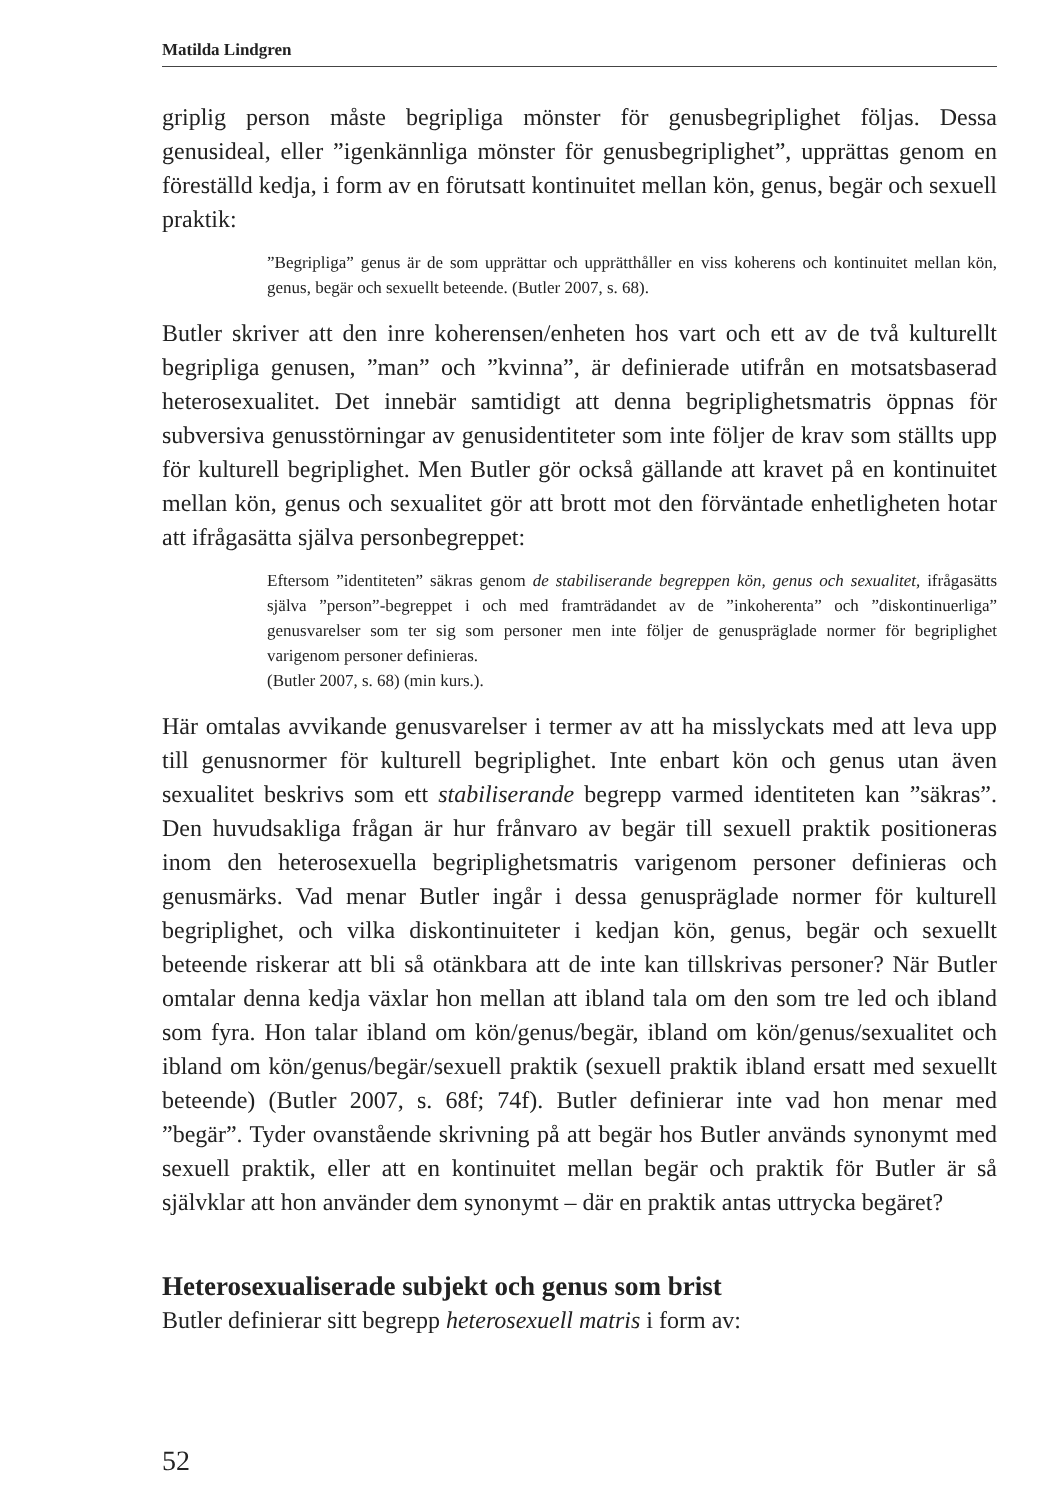Matilda Lindgren
griplig person måste begripliga mönster för genusbegriplighet följas. Dessa genusideal, eller ”igenkännliga mönster för genusbegriplighet”, upprättas genom en föreställd kedja, i form av en förutsatt kontinuitet mellan kön, genus, begär och sexuell praktik:
”Begripliga” genus är de som upprättar och upprätthåller en viss koherens och kontinuitet mellan kön, genus, begär och sexuellt beteende. (Butler 2007, s. 68).
Butler skriver att den inre koherensen/enheten hos vart och ett av de två kulturellt begripliga genusen, ”man” och ”kvinna”, är definierade utifrån en motsatsbaserad heterosexualitet. Det innebär samtidigt att denna begriplighetsmatris öppnas för subversiva genusstörningar av genusidentiteter som inte följer de krav som ställts upp för kulturell begriplighet. Men Butler gör också gällande att kravet på en kontinuitet mellan kön, genus och sexualitet gör att brott mot den förväntade enhetligheten hotar att ifrågasätta själva personbegreppet:
Eftersom ”identiteten” säkras genom de stabiliserande begreppen kön, genus och sexualitet, ifrågasätts själva ”person”-begreppet i och med framträdandet av de ”inkoherenta” och ”diskontinuerliga” genusvarelser som ter sig som personer men inte följer de genuspräglade normer för begriplighet varigenom personer definieras.
(Butler 2007, s. 68) (min kurs.).
Här omtalas avvikande genusvarelser i termer av att ha misslyckats med att leva upp till genusnormer för kulturell begriplighet. Inte enbart kön och genus utan även sexualitet beskrivs som ett stabiliserande begrepp varmed identiteten kan ”säkras”. Den huvudsakliga frågan är hur frånvaro av begär till sexuell praktik positioneras inom den heterosexuella begriplighetsmatris varigenom personer definieras och genusmärks. Vad menar Butler ingår i dessa genuspräglade normer för kulturell begriplighet, och vilka diskontinuiteter i kedjan kön, genus, begär och sexuellt beteende riskerar att bli så otänkbara att de inte kan tillskrivas personer? När Butler omtalar denna kedja växlar hon mellan att ibland tala om den som tre led och ibland som fyra. Hon talar ibland om kön/genus/begär, ibland om kön/genus/sexualitet och ibland om kön/genus/begär/sexuell praktik (sexuell praktik ibland ersatt med sexuellt beteende) (Butler 2007, s. 68f; 74f). Butler definierar inte vad hon menar med ”begär”. Tyder ovanstående skrivning på att begär hos Butler används synonymt med sexuell praktik, eller att en kontinuitet mellan begär och praktik för Butler är så självklar att hon använder dem synonymt – där en praktik antas uttrycka begäret?
Heterosexualiserade subjekt och genus som brist
Butler definierar sitt begrepp heterosexuell matris i form av:
52